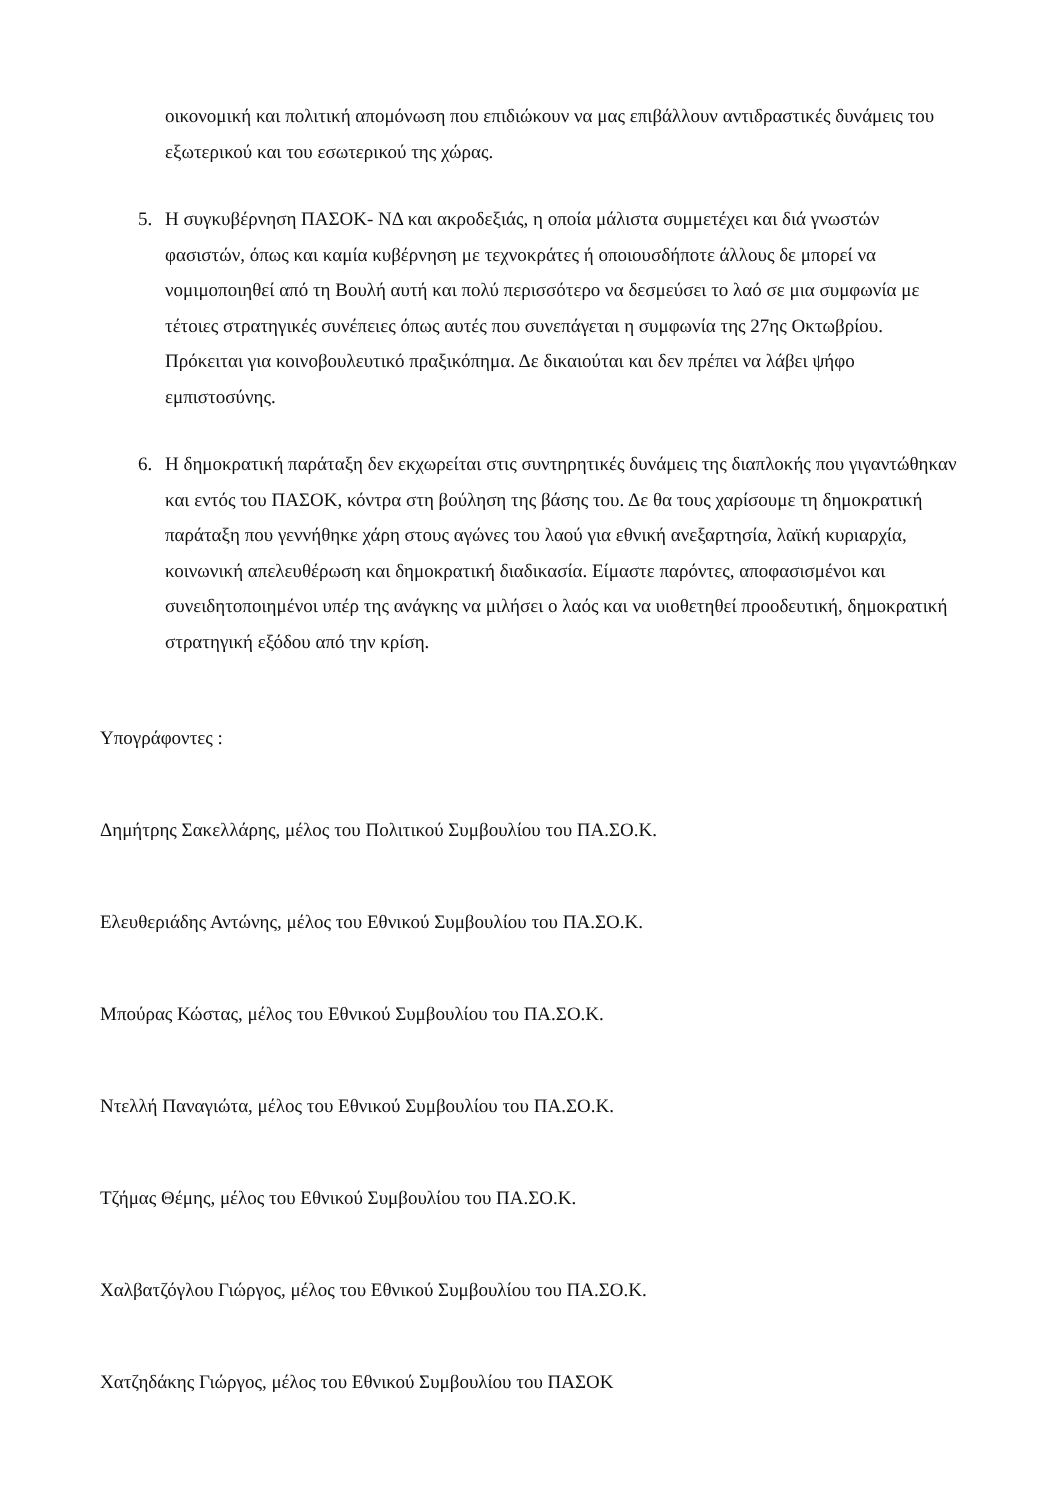οικονομική και πολιτική απομόνωση που επιδιώκουν να μας επιβάλλουν αντιδραστικές δυνάμεις του εξωτερικού και του εσωτερικού της χώρας.
5. Η συγκυβέρνηση ΠΑΣΟΚ- ΝΔ και ακροδεξιάς, η οποία μάλιστα συμμετέχει και διά γνωστών φασιστών, όπως και καμία κυβέρνηση με τεχνοκράτες ή οποιουσδήποτε άλλους δε μπορεί να νομιμοποιηθεί από τη Βουλή αυτή και πολύ περισσότερο να δεσμεύσει το λαό σε μια συμφωνία με τέτοιες στρατηγικές συνέπειες όπως αυτές που συνεπάγεται η συμφωνία της 27ης Οκτωβρίου. Πρόκειται για κοινοβουλευτικό πραξικόπημα. Δε δικαιούται και δεν πρέπει να λάβει ψήφο εμπιστοσύνης.
6. Η δημοκρατική παράταξη δεν εκχωρείται στις συντηρητικές δυνάμεις της διαπλοκής που γιγαντώθηκαν και εντός του ΠΑΣΟΚ, κόντρα στη βούληση της βάσης του. Δε θα τους χαρίσουμε τη δημοκρατική παράταξη που γεννήθηκε χάρη στους αγώνες του λαού για εθνική ανεξαρτησία, λαϊκή κυριαρχία, κοινωνική απελευθέρωση και δημοκρατική διαδικασία. Είμαστε παρόντες, αποφασισμένοι και συνειδητοποιημένοι υπέρ της ανάγκης να μιλήσει ο λαός και να υιοθετηθεί προοδευτική, δημοκρατική στρατηγική εξόδου από την κρίση.
Υπογράφοντες :
Δημήτρης Σακελλάρης, μέλος του Πολιτικού Συμβουλίου του ΠΑ.ΣΟ.Κ.
Ελευθεριάδης Αντώνης, μέλος του Εθνικού Συμβουλίου του ΠΑ.ΣΟ.Κ.
Μπούρας Κώστας, μέλος του Εθνικού Συμβουλίου του ΠΑ.ΣΟ.Κ.
Ντελλή Παναγιώτα, μέλος του Εθνικού Συμβουλίου του ΠΑ.ΣΟ.Κ.
Τζήμας Θέμης, μέλος του Εθνικού Συμβουλίου του ΠΑ.ΣΟ.Κ.
Χαλβατζόγλου Γιώργος, μέλος του Εθνικού Συμβουλίου του ΠΑ.ΣΟ.Κ.
Χατζηδάκης Γιώργος, μέλος του Εθνικού Συμβουλίου του ΠΑΣΟΚ